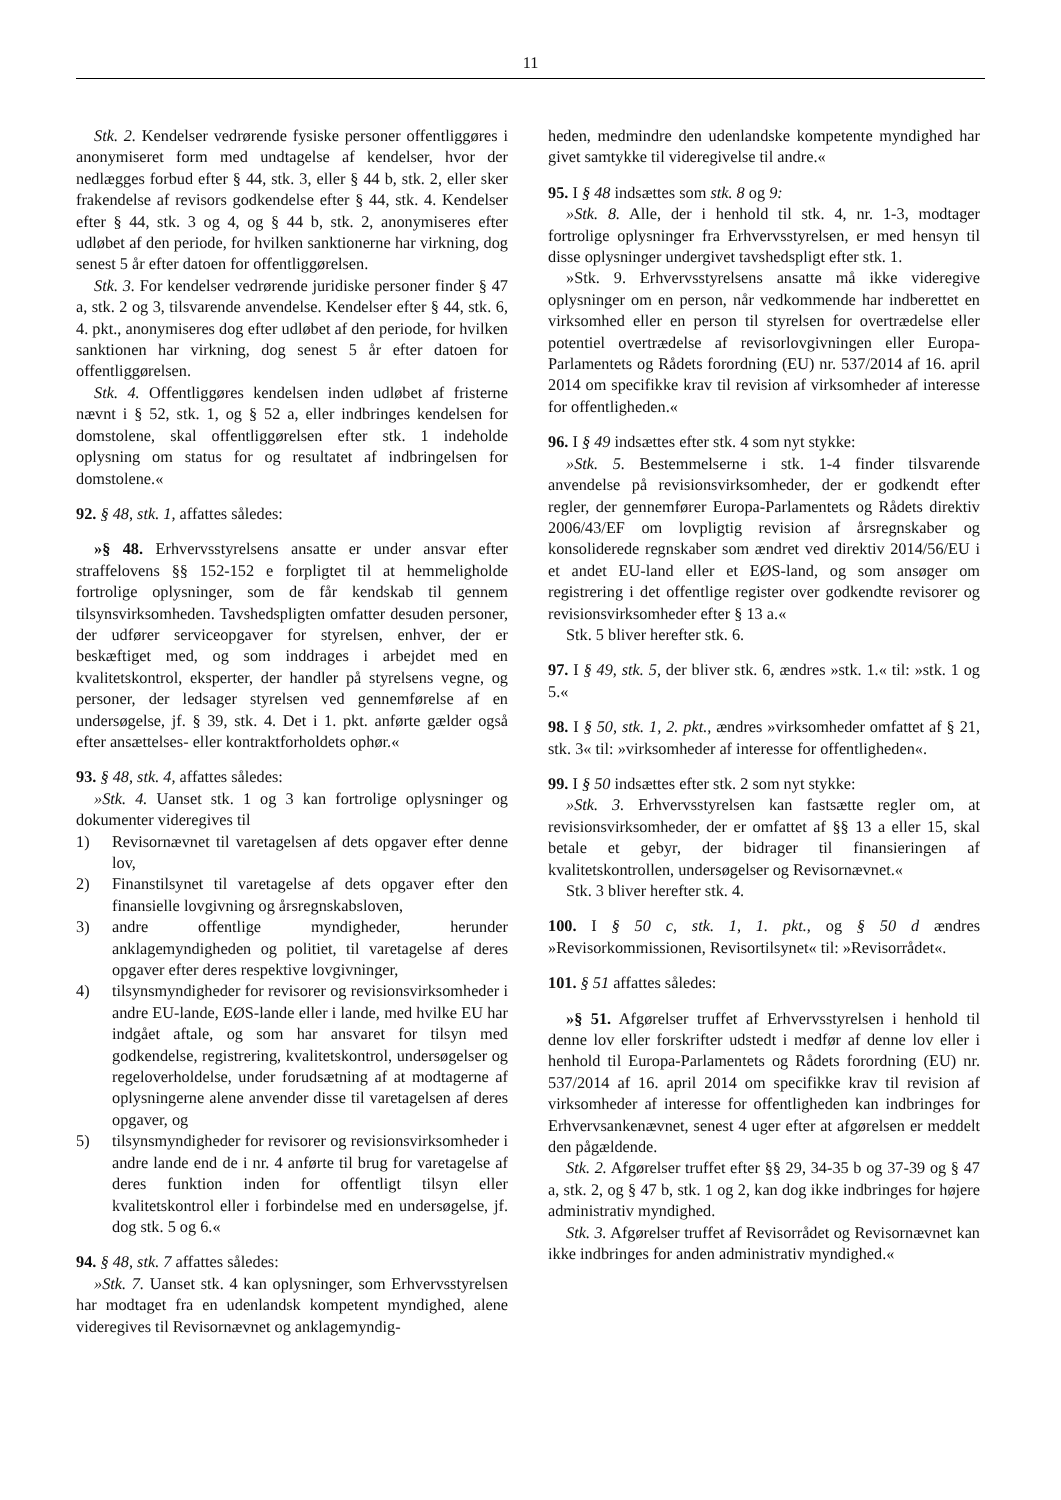11
Stk. 2. Kendelser vedrørende fysiske personer offentliggøres i anonymiseret form med undtagelse af kendelser, hvor der nedlægges forbud efter § 44, stk. 3, eller § 44 b, stk. 2, eller sker frakendelse af revisors godkendelse efter § 44, stk. 4. Kendelser efter § 44, stk. 3 og 4, og § 44 b, stk. 2, anonymiseres efter udløbet af den periode, for hvilken sanktionerne har virkning, dog senest 5 år efter datoen for offentliggørelsen.
Stk. 3. For kendelser vedrørende juridiske personer finder § 47 a, stk. 2 og 3, tilsvarende anvendelse. Kendelser efter § 44, stk. 6, 4. pkt., anonymiseres dog efter udløbet af den periode, for hvilken sanktionen har virkning, dog senest 5 år efter datoen for offentliggørelsen.
Stk. 4. Offentliggøres kendelsen inden udløbet af fristerne nævnt i § 52, stk. 1, og § 52 a, eller indbringes kendelsen for domstolene, skal offentliggørelsen efter stk. 1 indeholde oplysning om status for og resultatet af indbringelsen for domstolene.«
92. § 48, stk. 1, affattes således:
»§ 48. Erhvervsstyrelsens ansatte er under ansvar efter straffelovens §§ 152-152 e forpligtet til at hemmeligholde fortrolige oplysninger, som de får kendskab til gennem tilsynsvirksomheden. Tavshedspligten omfatter desuden personer, der udfører serviceopgaver for styrelsen, enhver, der er beskæftiget med, og som inddrages i arbejdet med en kvalitetskontrol, eksperter, der handler på styrelsens vegne, og personer, der ledsager styrelsen ved gennemførelse af en undersøgelse, jf. § 39, stk. 4. Det i 1. pkt. anførte gælder også efter ansættelses- eller kontraktforholdets ophør.«
93. § 48, stk. 4, affattes således:
»Stk. 4. Uanset stk. 1 og 3 kan fortrolige oplysninger og dokumenter videregives til
1) Revisornævnet til varetagelsen af dets opgaver efter denne lov,
2) Finanstilsynet til varetagelse af dets opgaver efter den finansielle lovgivning og årsregnskabsloven,
3) andre offentlige myndigheder, herunder anklagemyndigheden og politiet, til varetagelse af deres opgaver efter deres respektive lovgivninger,
4) tilsynsmyndigheder for revisorer og revisionsvirksomheder i andre EU-lande, EØS-lande eller i lande, med hvilke EU har indgået aftale, og som har ansvaret for tilsyn med godkendelse, registrering, kvalitetskontrol, undersøgelser og regeloverholdelse, under forudsætning af at modtagerne af oplysningerne alene anvender disse til varetagelsen af deres opgaver, og
5) tilsynsmyndigheder for revisorer og revisionsvirksomheder i andre lande end de i nr. 4 anførte til brug for varetagelse af deres funktion inden for offentligt tilsyn eller kvalitetskontrol eller i forbindelse med en undersøgelse, jf. dog stk. 5 og 6.«
94. § 48, stk. 7 affattes således:
»Stk. 7. Uanset stk. 4 kan oplysninger, som Erhvervsstyrelsen har modtaget fra en udenlandsk kompetent myndighed, alene videregives til Revisornævnet og anklagemyndig-
heden, medmindre den udenlandske kompetente myndighed har givet samtykke til videregivelse til andre.«
95. I § 48 indsættes som stk. 8 og 9:
»Stk. 8. Alle, der i henhold til stk. 4, nr. 1-3, modtager fortrolige oplysninger fra Erhvervsstyrelsen, er med hensyn til disse oplysninger undergivet tavshedspligt efter stk. 1.
»Stk. 9. Erhvervsstyrelsens ansatte må ikke videregive oplysninger om en person, når vedkommende har indberettet en virksomhed eller en person til styrelsen for overtrædelse eller potentiel overtrædelse af revisorlovgivningen eller Europa-Parlamentets og Rådets forordning (EU) nr. 537/2014 af 16. april 2014 om specifikke krav til revision af virksomheder af interesse for offentligheden.«
96. I § 49 indsættes efter stk. 4 som nyt stykke:
»Stk. 5. Bestemmelserne i stk. 1-4 finder tilsvarende anvendelse på revisionsvirksomheder, der er godkendt efter regler, der gennemfører Europa-Parlamentets og Rådets direktiv 2006/43/EF om lovpligtig revision af årsregnskaber og konsoliderede regnskaber som ændret ved direktiv 2014/56/EU i et andet EU-land eller et EØS-land, og som ansøger om registrering i det offentlige register over godkendte revisorer og revisionsvirksomheder efter § 13 a.«
Stk. 5 bliver herefter stk. 6.
97. I § 49, stk. 5, der bliver stk. 6, ændres »stk. 1.« til: »stk. 1 og 5.«
98. I § 50, stk. 1, 2. pkt., ændres »virksomheder omfattet af § 21, stk. 3« til: »virksomheder af interesse for offentligheden«.
99. I § 50 indsættes efter stk. 2 som nyt stykke:
»Stk. 3. Erhvervsstyrelsen kan fastsætte regler om, at revisionsvirksomheder, der er omfattet af §§ 13 a eller 15, skal betale et gebyr, der bidrager til finansieringen af kvalitetskontrollen, undersøgelser og Revisornævnet.«
Stk. 3 bliver herefter stk. 4.
100. I § 50 c, stk. 1, 1. pkt., og § 50 d ændres »Revisorkommissionen, Revisortilsynet« til: »Revisorrådet«.
101. § 51 affattes således:
»§ 51. Afgørelser truffet af Erhvervsstyrelsen i henhold til denne lov eller forskrifter udstedt i medfør af denne lov eller i henhold til Europa-Parlamentets og Rådets forordning (EU) nr. 537/2014 af 16. april 2014 om specifikke krav til revision af virksomheder af interesse for offentligheden kan indbringes for Erhvervsankenævnet, senest 4 uger efter at afgørelsen er meddelt den pågældende.
Stk. 2. Afgørelser truffet efter §§ 29, 34-35 b og 37-39 og § 47 a, stk. 2, og § 47 b, stk. 1 og 2, kan dog ikke indbringes for højere administrativ myndighed.
Stk. 3. Afgørelser truffet af Revisorrådet og Revisornævnet kan ikke indbringes for anden administrativ myndighed.«